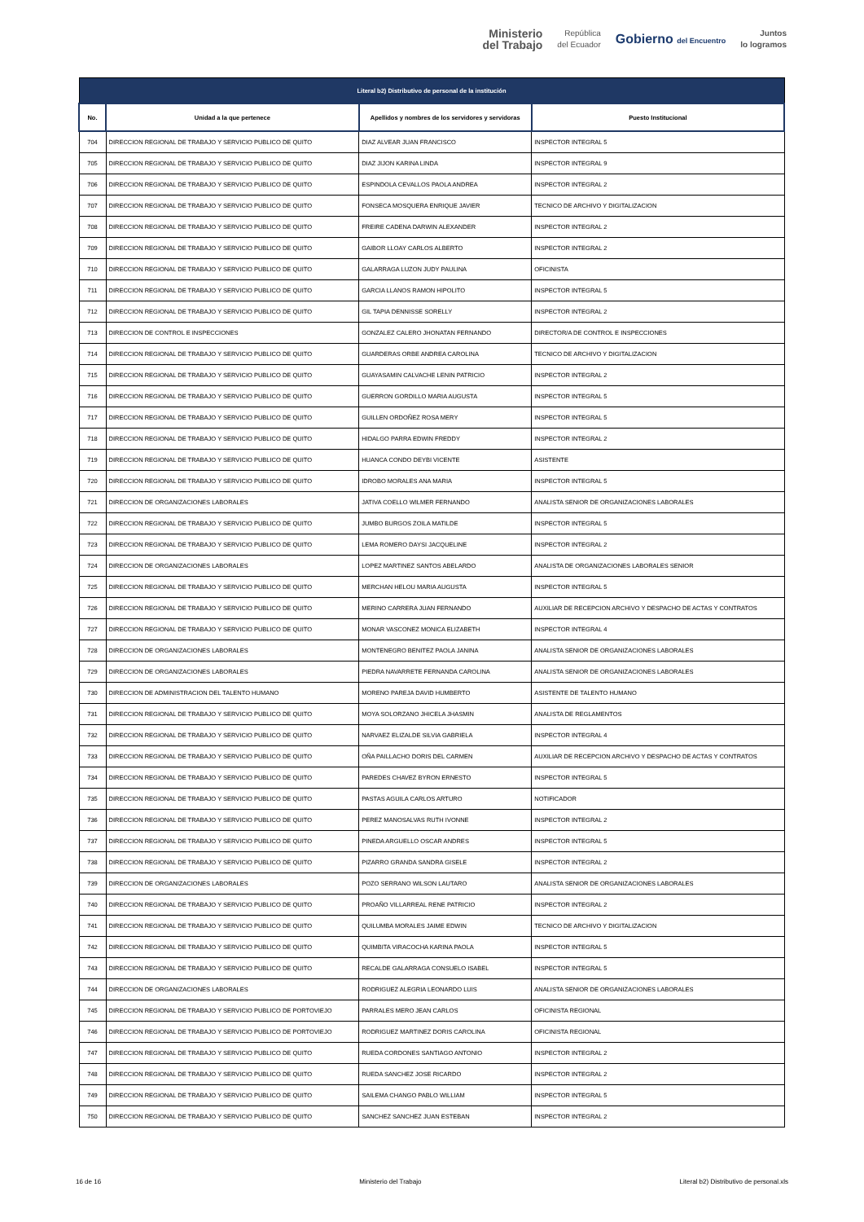Ministerio
del Trabajo
República
del Ecuador
Gobierno del Encuentro
Juntos
lo logramos
| Literal b2) Distributivo de personal de la institución | | | |
| --- | --- | --- | --- |
| No. | Unidad a la que pertenece | Apellidos y nombres de los servidores y servidoras | Puesto Institucional |
| 704 | DIRECCION REGIONAL DE TRABAJO Y SERVICIO PUBLICO DE QUITO | DIAZ ALVEAR JUAN FRANCISCO | INSPECTOR INTEGRAL 5 |
| 705 | DIRECCION REGIONAL DE TRABAJO Y SERVICIO PUBLICO DE QUITO | DIAZ JIJON KARINA LINDA | INSPECTOR INTEGRAL 9 |
| 706 | DIRECCION REGIONAL DE TRABAJO Y SERVICIO PUBLICO DE QUITO | ESPINDOLA CEVALLOS PAOLA ANDREA | INSPECTOR INTEGRAL 2 |
| 707 | DIRECCION REGIONAL DE TRABAJO Y SERVICIO PUBLICO DE QUITO | FONSECA MOSQUERA ENRIQUE JAVIER | TECNICO DE ARCHIVO Y DIGITALIZACION |
| 708 | DIRECCION REGIONAL DE TRABAJO Y SERVICIO PUBLICO DE QUITO | FREIRE CADENA DARWIN ALEXANDER | INSPECTOR INTEGRAL 2 |
| 709 | DIRECCION REGIONAL DE TRABAJO Y SERVICIO PUBLICO DE QUITO | GAIBOR LLOAY CARLOS ALBERTO | INSPECTOR INTEGRAL 2 |
| 710 | DIRECCION REGIONAL DE TRABAJO Y SERVICIO PUBLICO DE QUITO | GALARRAGA LUZON JUDY PAULINA | OFICINISTA |
| 711 | DIRECCION REGIONAL DE TRABAJO Y SERVICIO PUBLICO DE QUITO | GARCIA LLANOS RAMON HIPOLITO | INSPECTOR INTEGRAL 5 |
| 712 | DIRECCION REGIONAL DE TRABAJO Y SERVICIO PUBLICO DE QUITO | GIL TAPIA DENNISSE SORELLY | INSPECTOR INTEGRAL 2 |
| 713 | DIRECCION DE CONTROL E INSPECCIONES | GONZALEZ CALERO JHONATAN FERNANDO | DIRECTOR/A DE CONTROL E INSPECCIONES |
| 714 | DIRECCION REGIONAL DE TRABAJO Y SERVICIO PUBLICO DE QUITO | GUARDERAS ORBE ANDREA CAROLINA | TECNICO DE ARCHIVO Y DIGITALIZACION |
| 715 | DIRECCION REGIONAL DE TRABAJO Y SERVICIO PUBLICO DE QUITO | GUAYASAMIN CALVACHE LENIN PATRICIO | INSPECTOR INTEGRAL 2 |
| 716 | DIRECCION REGIONAL DE TRABAJO Y SERVICIO PUBLICO DE QUITO | GUERRON GORDILLO MARIA AUGUSTA | INSPECTOR INTEGRAL 5 |
| 717 | DIRECCION REGIONAL DE TRABAJO Y SERVICIO PUBLICO DE QUITO | GUILLEN ORDOÑEZ ROSA MERY | INSPECTOR INTEGRAL 5 |
| 718 | DIRECCION REGIONAL DE TRABAJO Y SERVICIO PUBLICO DE QUITO | HIDALGO PARRA EDWIN FREDDY | INSPECTOR INTEGRAL 2 |
| 719 | DIRECCION REGIONAL DE TRABAJO Y SERVICIO PUBLICO DE QUITO | HUANCA CONDO DEYBI VICENTE | ASISTENTE |
| 720 | DIRECCION REGIONAL DE TRABAJO Y SERVICIO PUBLICO DE QUITO | IDROBO MORALES ANA MARIA | INSPECTOR INTEGRAL 5 |
| 721 | DIRECCION DE ORGANIZACIONES LABORALES | JATIVA COELLO WILMER FERNANDO | ANALISTA SENIOR DE ORGANIZACIONES LABORALES |
| 722 | DIRECCION REGIONAL DE TRABAJO Y SERVICIO PUBLICO DE QUITO | JUMBO BURGOS ZOILA MATILDE | INSPECTOR INTEGRAL 5 |
| 723 | DIRECCION REGIONAL DE TRABAJO Y SERVICIO PUBLICO DE QUITO | LEMA ROMERO DAYSI JACQUELINE | INSPECTOR INTEGRAL 2 |
| 724 | DIRECCION DE ORGANIZACIONES LABORALES | LOPEZ MARTINEZ SANTOS ABELARDO | ANALISTA DE ORGANIZACIONES LABORALES SENIOR |
| 725 | DIRECCION REGIONAL DE TRABAJO Y SERVICIO PUBLICO DE QUITO | MERCHAN HELOU MARIA AUGUSTA | INSPECTOR INTEGRAL 5 |
| 726 | DIRECCION REGIONAL DE TRABAJO Y SERVICIO PUBLICO DE QUITO | MERINO CARRERA JUAN FERNANDO | AUXILIAR DE RECEPCION ARCHIVO Y DESPACHO DE ACTAS Y CONTRATOS |
| 727 | DIRECCION REGIONAL DE TRABAJO Y SERVICIO PUBLICO DE QUITO | MONAR VASCONEZ MONICA ELIZABETH | INSPECTOR INTEGRAL 4 |
| 728 | DIRECCION DE ORGANIZACIONES LABORALES | MONTENEGRO BENITEZ PAOLA JANINA | ANALISTA SENIOR DE ORGANIZACIONES LABORALES |
| 729 | DIRECCION DE ORGANIZACIONES LABORALES | PIEDRA NAVARRETE FERNANDA CAROLINA | ANALISTA SENIOR DE ORGANIZACIONES LABORALES |
| 730 | DIRECCION DE ADMINISTRACION DEL TALENTO HUMANO | MORENO PAREJA DAVID HUMBERTO | ASISTENTE DE TALENTO HUMANO |
| 731 | DIRECCION REGIONAL DE TRABAJO Y SERVICIO PUBLICO DE QUITO | MOYA SOLORZANO JHICELA JHASMIN | ANALISTA DE REGLAMENTOS |
| 732 | DIRECCION REGIONAL DE TRABAJO Y SERVICIO PUBLICO DE QUITO | NARVAEZ ELIZALDE SILVIA GABRIELA | INSPECTOR INTEGRAL 4 |
| 733 | DIRECCION REGIONAL DE TRABAJO Y SERVICIO PUBLICO DE QUITO | OÑA PAILLACHO DORIS DEL CARMEN | AUXILIAR DE RECEPCION ARCHIVO Y DESPACHO DE ACTAS Y CONTRATOS |
| 734 | DIRECCION REGIONAL DE TRABAJO Y SERVICIO PUBLICO DE QUITO | PAREDES CHAVEZ BYRON ERNESTO | INSPECTOR INTEGRAL 5 |
| 735 | DIRECCION REGIONAL DE TRABAJO Y SERVICIO PUBLICO DE QUITO | PASTAS AGUILA CARLOS ARTURO | NOTIFICADOR |
| 736 | DIRECCION REGIONAL DE TRABAJO Y SERVICIO PUBLICO DE QUITO | PEREZ MANOSALVAS RUTH IVONNE | INSPECTOR INTEGRAL 2 |
| 737 | DIRECCION REGIONAL DE TRABAJO Y SERVICIO PUBLICO DE QUITO | PINEDA ARGUELLO OSCAR ANDRES | INSPECTOR INTEGRAL 5 |
| 738 | DIRECCION REGIONAL DE TRABAJO Y SERVICIO PUBLICO DE QUITO | PIZARRO GRANDA SANDRA GISELE | INSPECTOR INTEGRAL 2 |
| 739 | DIRECCION DE ORGANIZACIONES LABORALES | POZO SERRANO WILSON LAUTARO | ANALISTA SENIOR DE ORGANIZACIONES LABORALES |
| 740 | DIRECCION REGIONAL DE TRABAJO Y SERVICIO PUBLICO DE QUITO | PROAÑO VILLARREAL RENE PATRICIO | INSPECTOR INTEGRAL 2 |
| 741 | DIRECCION REGIONAL DE TRABAJO Y SERVICIO PUBLICO DE QUITO | QUILUMBA MORALES JAIME EDWIN | TECNICO DE ARCHIVO Y DIGITALIZACION |
| 742 | DIRECCION REGIONAL DE TRABAJO Y SERVICIO PUBLICO DE QUITO | QUIMBITA VIRACOCHA KARINA PAOLA | INSPECTOR INTEGRAL 5 |
| 743 | DIRECCION REGIONAL DE TRABAJO Y SERVICIO PUBLICO DE QUITO | RECALDE GALARRAGA CONSUELO ISABEL | INSPECTOR INTEGRAL 5 |
| 744 | DIRECCION DE ORGANIZACIONES LABORALES | RODRIGUEZ ALEGRIA LEONARDO LUIS | ANALISTA SENIOR DE ORGANIZACIONES LABORALES |
| 745 | DIRECCION REGIONAL DE TRABAJO Y SERVICIO PUBLICO DE PORTOVIEJO | PARRALES MERO JEAN CARLOS | OFICINISTA REGIONAL |
| 746 | DIRECCION REGIONAL DE TRABAJO Y SERVICIO PUBLICO DE PORTOVIEJO | RODRIGUEZ MARTINEZ DORIS CAROLINA | OFICINISTA REGIONAL |
| 747 | DIRECCION REGIONAL DE TRABAJO Y SERVICIO PUBLICO DE QUITO | RUEDA CORDONES SANTIAGO ANTONIO | INSPECTOR INTEGRAL 2 |
| 748 | DIRECCION REGIONAL DE TRABAJO Y SERVICIO PUBLICO DE QUITO | RUEDA SANCHEZ JOSE RICARDO | INSPECTOR INTEGRAL 2 |
| 749 | DIRECCION REGIONAL DE TRABAJO Y SERVICIO PUBLICO DE QUITO | SAILEMA CHANGO PABLO WILLIAM | INSPECTOR INTEGRAL 5 |
| 750 | DIRECCION REGIONAL DE TRABAJO Y SERVICIO PUBLICO DE QUITO | SANCHEZ SANCHEZ JUAN ESTEBAN | INSPECTOR INTEGRAL 2 |
16 de 16 Ministerio del Trabajo Literal b2) Distributivo de personal.xls